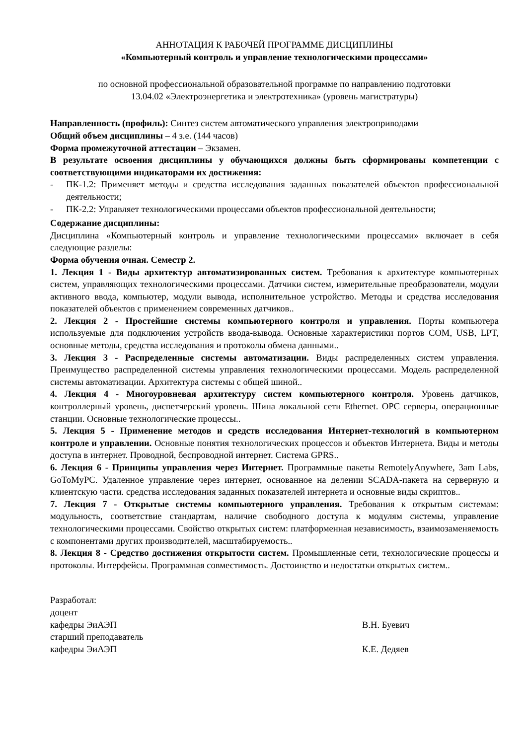АННОТАЦИЯ К РАБОЧЕЙ ПРОГРАММЕ ДИСЦИПЛИНЫ
«Компьютерный контроль и управление технологическими процессами»
по основной профессиональной образовательной программе по направлению подготовки
13.04.02 «Электроэнергетика и электротехника» (уровень магистратуры)
Направленность (профиль): Синтез систем автоматического управления электроприводами
Общий объем дисциплины – 4 з.е. (144 часов)
Форма промежуточной аттестации – Экзамен.
В результате освоения дисциплины у обучающихся должны быть сформированы компетенции с соответствующими индикаторами их достижения:
- ПК-1.2: Применяет методы и средства исследования заданных показателей объектов профессиональной деятельности;
- ПК-2.2: Управляет технологическими процессами объектов профессиональной деятельности;
Содержание дисциплины:
Дисциплина «Компьютерный контроль и управление технологическими процессами» включает в себя следующие разделы:
Форма обучения очная. Семестр 2.
1. Лекция 1 - Виды архитектур автоматизированных систем. Требования к архитектуре компьютерных систем, управляющих технологическими процессами. Датчики систем, измерительные преобразователи, модули активного ввода, компьютер, модули вывода, исполнительное устройство. Методы и средства исследования показателей объектов с применением современных датчиков..
2. Лекция 2 - Простейшие системы компьютерного контроля и управления. Порты компьютера используемые для подключения устройств ввода-вывода. Основные характеристики портов COM, USB, LPT, основные методы, средства исследования и протоколы обмена данными..
3. Лекция 3 - Распределенные системы автоматизации. Виды распределенных систем управления. Преимущество распределенной системы управления технологическими процессами. Модель распределенной системы автоматизации. Архитектура системы с общей шиной..
4. Лекция 4 - Многоуровневая архитектуру систем компьютерного контроля. Уровень датчиков, контроллерный уровень, диспетчерский уровень. Шина локальной сети Ethernet. OPC серверы, операционные станции. Основные технологические процессы..
5. Лекция 5 - Применение методов и средств исследования Интернет-технологий в компьютерном контроле и управлении. Основные понятия технологических процессов и объектов Интернета. Виды и методы доступа в интернет. Проводной, беспроводной интернет. Система GPRS..
6. Лекция 6 - Принципы управления через Интернет. Программные пакеты RemotelyAnywhere, 3am Labs, GoToMyPC. Удаленное управление через интернет, основанное на делении SCADA-пакета на серверную и клиентскую части. средства исследования заданных показателей интернета и основные виды скриптов..
7. Лекция 7 - Открытые системы компьютерного управления. Требования к открытым системам: модульность, соответствие стандартам, наличие свободного доступа к модулям системы, управление технологическими процессами. Свойство открытых систем: платформенная независимость, взаимозаменяемость с компонентами других производителей, масштабируемость..
8. Лекция 8 - Средство достижения открытости систем. Промышленные сети, технологические процессы и протоколы. Интерфейсы. Программная совместимость. Достоинство и недостатки открытых систем..
Разработал:
доцент
кафедры ЭиАЭП В.Н. Буевич
старший преподаватель
кафедры ЭиАЭП К.Е. Дедяев